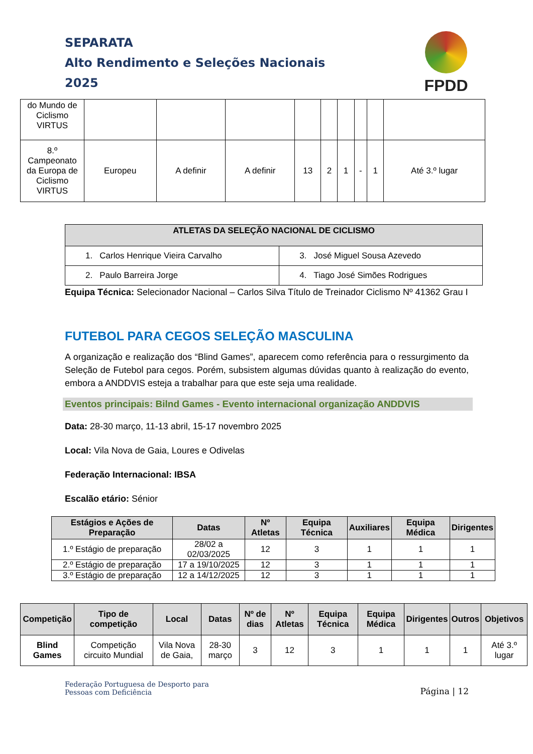SEPARATA
Alto Rendimento e Seleções Nacionais
2025
FPDD
| do Mundo de Ciclismo VIRTUS | | | | | | | | | |
| 8.º Campeonato da Europa de Ciclismo VIRTUS | Europeu | A definir | A definir | 13 | 2 | 1 | - | 1 | Até 3.º lugar |
| ATLETAS DA SELEÇÃO NACIONAL DE CICLISMO | |
| --- | --- |
| 1. Carlos Henrique Vieira Carvalho | 3. José Miguel Sousa Azevedo |
| 2. Paulo Barreira Jorge | 4. Tiago José Simões Rodrigues |
Equipa Técnica: Selecionador Nacional – Carlos Silva Título de Treinador Ciclismo Nº 41362 Grau I
FUTEBOL PARA CEGOS SELEÇÃO MASCULINA
A organização e realização dos “Blind Games”, aparecem como referência para o ressurgimento da Seleção de Futebol para cegos. Porém, subsistem algumas dúvidas quanto à realização do evento, embora a ANDDVIS esteja a trabalhar para que este seja uma realidade.
Eventos principais: Bilnd Games - Evento internacional organização ANDDVIS
Data: 28-30 março, 11-13 abril, 15-17 novembro 2025
Local: Vila Nova de Gaia, Loures e Odivelas
Federação Internacional: IBSA
Escalão etário: Sénior
| Estágios e Ações de Preparação | Datas | Nº Atletas | Equipa Técnica | Auxiliares | Equipa Médica | Dirigentes |
| --- | --- | --- | --- | --- | --- | --- |
| 1.º Estágio de preparação | 28/02 a 02/03/2025 | 12 | 3 | 1 | 1 | 1 |
| 2.º Estágio de preparação | 17 a 19/10/2025 | 12 | 3 | 1 | 1 | 1 |
| 3.º Estágio de preparação | 12 a 14/12/2025 | 12 | 3 | 1 | 1 | 1 |
| Competição | Tipo de competição | Local | Datas | Nº de dias | Nº Atletas | Equipa Técnica | Equipa Médica | Dirigentes | Outros | Objetivos |
| --- | --- | --- | --- | --- | --- | --- | --- | --- | --- | --- |
| Blind Games | Competição circuito Mundial | Vila Nova de Gaia, | 28-30 março | 3 | 12 | 3 | 1 | 1 | 1 | Até 3.º lugar |
Federação Portuguesa de Desporto para
Pessoas com Deficiência
Página | 12